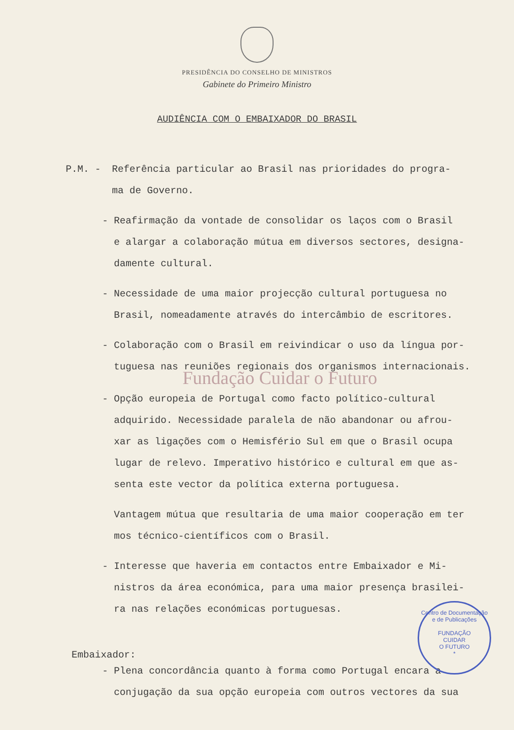PRESIDÊNCIA DO CONSELHO DE MINISTROS
Gabinete do Primeiro Ministro
AUDIÊNCIA COM O EMBAIXADOR DO BRASIL
P.M. - Referência particular ao Brasil nas prioridades do progra-
ma de Governo.
- Reafirmação da vontade de consolidar os laços com o Brasil
e alargar a colaboração mútua em diversos sectores, designa-
damente cultural.
- Necessidade de uma maior projecção cultural portuguesa no
Brasil, nomeadamente através do intercâmbio de escritores.
- Colaboração com o Brasil em reivindicar o uso da língua por-
tuguesa nas reuniões regionais dos organismos internacionais.
Fundação Cuidar o Futuro
- Opção europeia de Portugal como facto político-cultural
adquirido. Necessidade paralela de não abandonar ou afrou-
xar as ligações com o Hemisfério Sul em que o Brasil ocupa
lugar de relevo. Imperativo histórico e cultural em que as-
senta este vector da política externa portuguesa.
Vantagem mútua que resultaria de uma maior cooperação em ter
mos técnico-científicos com o Brasil.
- Interesse que haveria em contactos entre Embaixador e Mi-
nistros da área económica, para uma maior presença brasilei-
ra nas relações económicas portuguesas.
Embaixador:
- Plena concordância quanto à forma como Portugal encara a
conjugação da sua opção europeia com outros vectores da sua
Centro de Documentação e de Publicações
FUNDAÇÃO
CUIDAR
O FUTURO
*